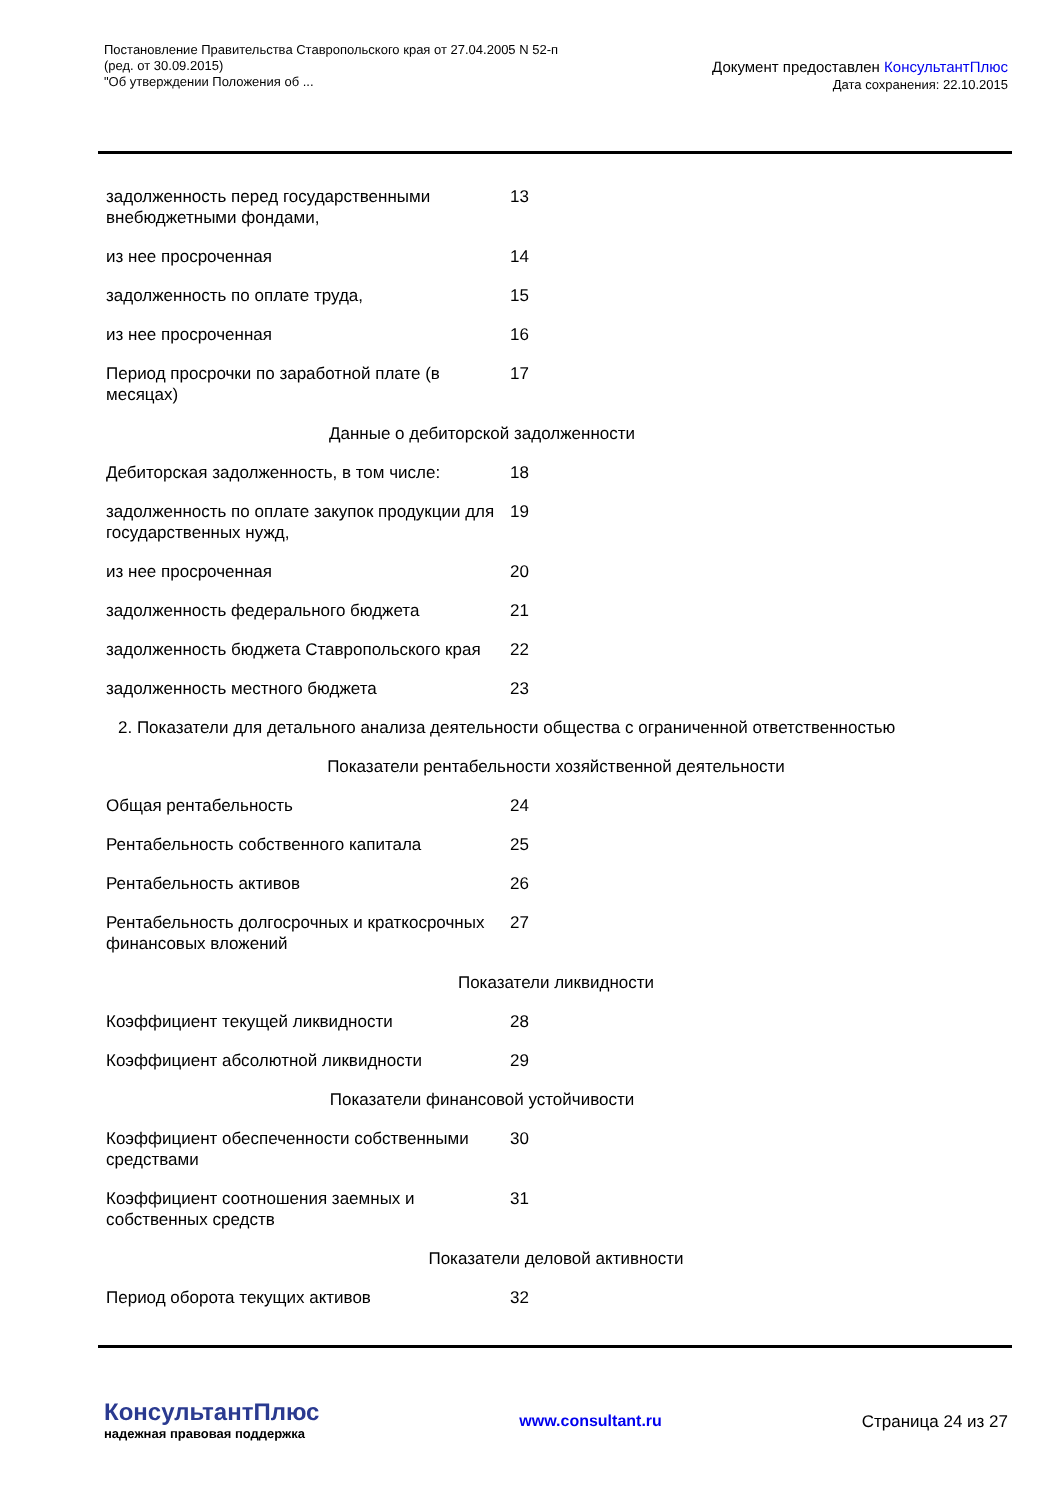Постановление Правительства Ставропольского края от 27.04.2005 N 52-п
(ред. от 30.09.2015)
"Об утверждении Положения об ...
Документ предоставлен КонсультантПлюс
Дата сохранения: 22.10.2015
| задолженность перед государственными внебюджетными фондами, | 13 |
| из нее просроченная | 14 |
| задолженность по оплате труда, | 15 |
| из нее просроченная | 16 |
| Период просрочки по заработной плате (в месяцах) | 17 |
| Данные о дебиторской задолженности | |
| Дебиторская задолженность, в том числе: | 18 |
| задолженность по оплате закупок продукции для государственных нужд, | 19 |
| из нее просроченная | 20 |
| задолженность федерального бюджета | 21 |
| задолженность бюджета Ставропольского края | 22 |
| задолженность местного бюджета | 23 |
| 2. Показатели для детального анализа деятельности общества с ограниченной ответственностью | |
| Показатели рентабельности хозяйственной деятельности | |
| Общая рентабельность | 24 |
| Рентабельность собственного капитала | 25 |
| Рентабельность активов | 26 |
| Рентабельность долгосрочных и краткосрочных финансовых вложений | 27 |
| Показатели ликвидности | |
| Коэффициент текущей ликвидности | 28 |
| Коэффициент абсолютной ликвидности | 29 |
| Показатели финансовой устойчивости | |
| Коэффициент обеспеченности собственными средствами | 30 |
| Коэффициент соотношения заемных и собственных средств | 31 |
| Показатели деловой активности | |
| Период оборота текущих активов | 32 |
КонсультантПлюс
надежная правовая поддержка
www.consultant.ru Страница 24 из 27